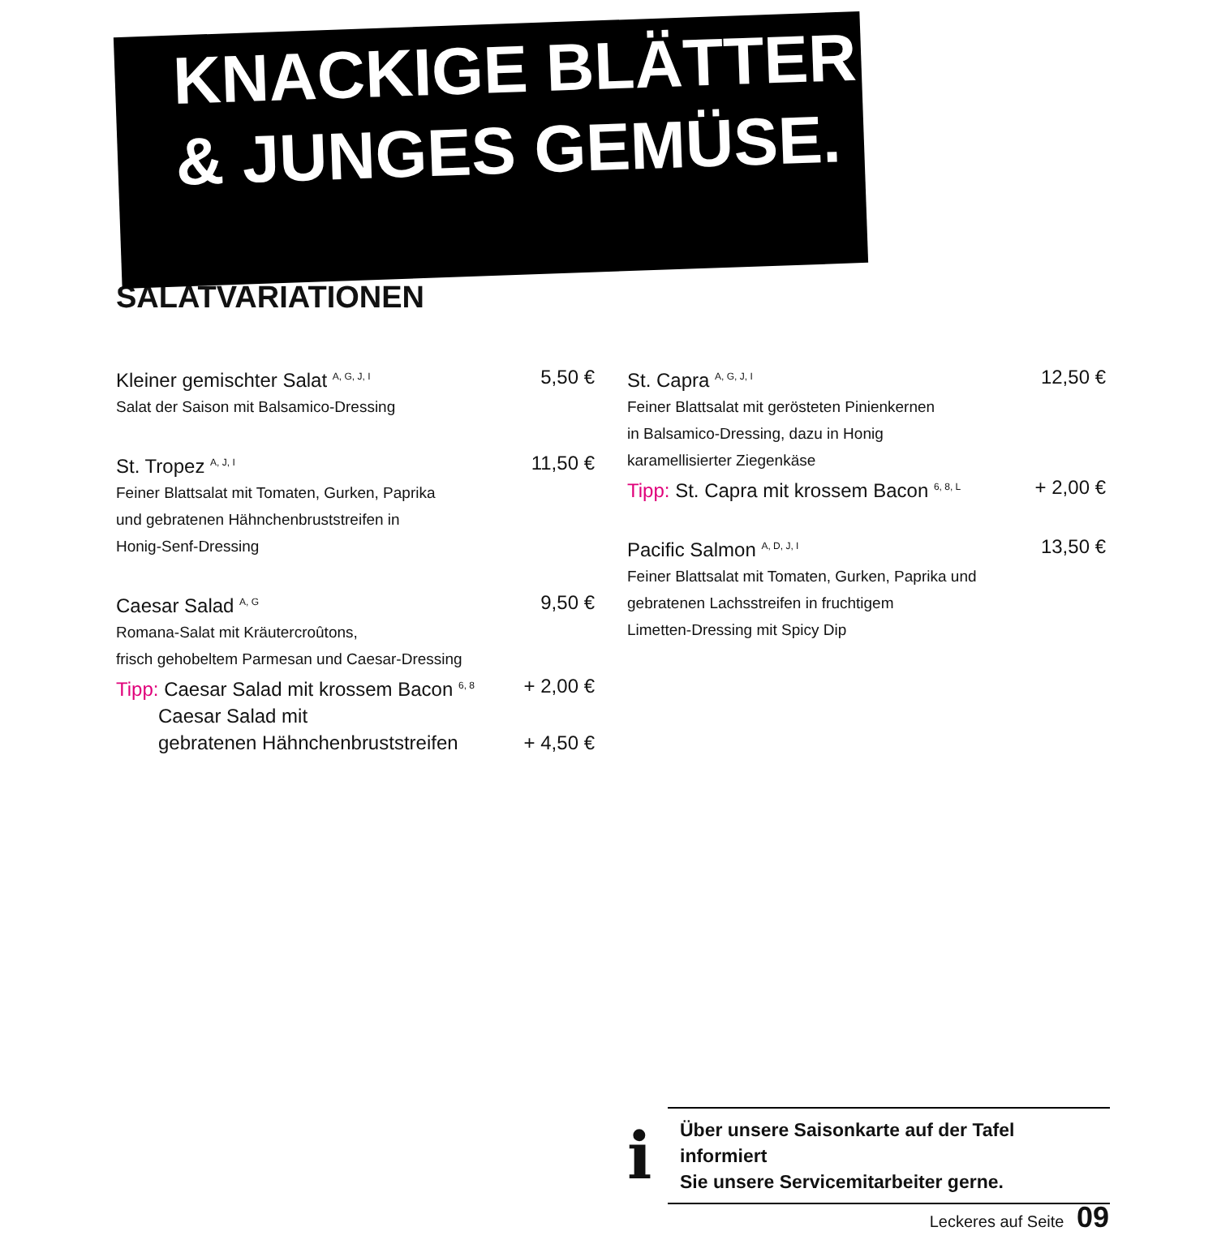KNACKIGE BLÄTTER
& JUNGES GEMÜSE.
SALATVARIATIONEN
Kleiner gemischter Salat <sup>A, G, J, I</sup> 5,50 €
Salat der Saison mit Balsamico-Dressing
St. Tropez <sup>A, J, I</sup> 11,50 €
Feiner Blattsalat mit Tomaten, Gurken, Paprika
und gebratenen Hähnchenbruststreifen in
Honig-Senf-Dressing
Caesar Salad <sup>A, G</sup> 9,50 €
Romana-Salat mit Kräutercroûtons,
frisch gehobeltem Parmesan und Caesar-Dressing
Tipp: Caesar Salad mit krossem Bacon <sup>6, 8</sup> + 2,00 €
Caesar Salad mit
gebratenen Hähnchenbruststreifen + 4,50 €
St. Capra <sup>A, G, J, I</sup> 12,50 €
Feiner Blattsalat mit gerösteten Pinienkernen
in Balsamico-Dressing, dazu in Honig
karamellisierter Ziegenkäse
Tipp: St. Capra mit krossem Bacon <sup>6, 8, L</sup> + 2,00 €
Pacific Salmon <sup>A, D, J, I</sup> 13,50 €
Feiner Blattsalat mit Tomaten, Gurken, Paprika und
gebratenen Lachsstreifen in fruchtigem
Limetten-Dressing mit Spicy Dip
i
Über unsere Saisonkarte auf der Tafel informiert
Sie unsere Servicemitarbeiter gerne.
Leckeres auf Seite 09